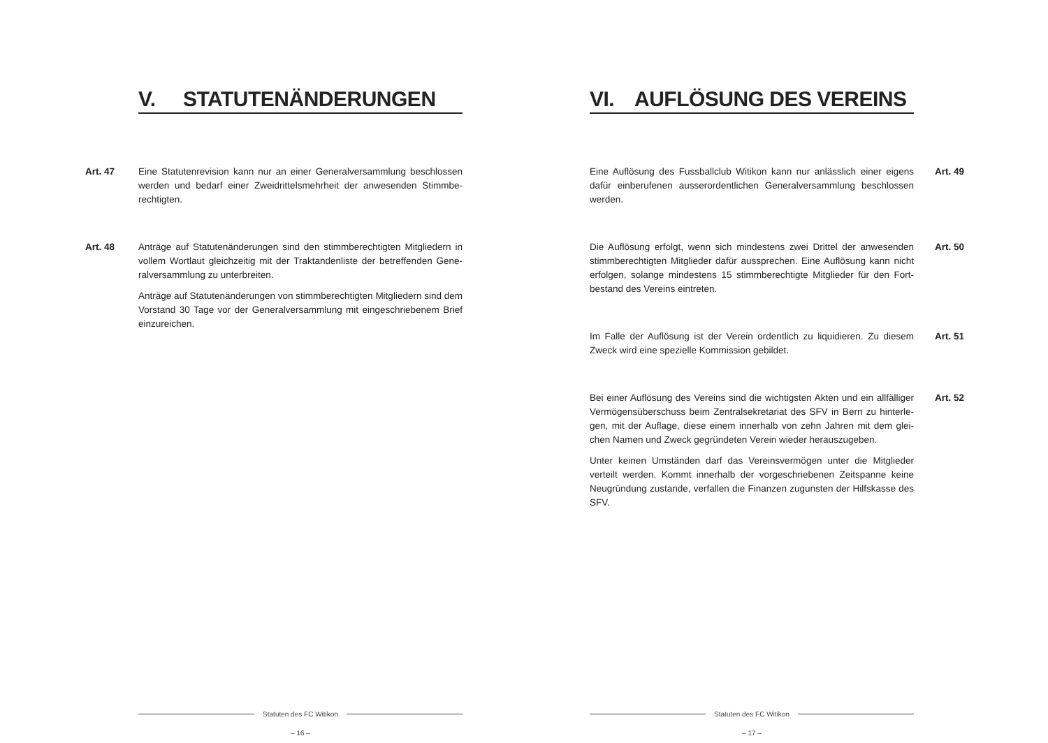V. STATUTENÄNDERUNGEN
Art. 47 Eine Statutenrevision kann nur an einer Generalversammlung beschlossen werden und bedarf einer Zweidrittelsmehrheit der anwesenden Stimmbe­rechtigten.
Art. 48 Anträge auf Statutenänderungen sind den stimmberechtigten Mitgliedern in vollem Wortlaut gleichzeitig mit der Traktandenliste der betreffenden Gene­ralversammlung zu unterbreiten.
Anträge auf Statutenänderungen von stimmberechtigten Mitgliedern sind dem Vorstand 30 Tage vor der Generalversammlung mit eingeschriebenem Brief einzureichen.
Statuten des FC Witikon
– 16 –
VI. AUFLÖSUNG DES VEREINS
Eine Auflösung des Fussballclub Witikon kann nur anlässlich einer eigens dafür einberufenen ausserordentlichen Generalversammlung beschlossen werden.
Art. 49
Die Auflösung erfolgt, wenn sich mindestens zwei Drittel der anwesenden stimmberechtigten Mitglieder dafür aussprechen. Eine Auflösung kann nicht erfolgen, solange mindestens 15 stimmberechtigte Mitglieder für den Fort­bestand des Vereins eintreten.
Art. 50
Im Falle der Auflösung ist der Verein ordentlich zu liquidieren. Zu diesem Zweck wird eine spezielle Kommission gebildet.
Art. 51
Bei einer Auflösung des Vereins sind die wichtigsten Akten und ein allfälliger Vermögensüberschuss beim Zentralsekretariat des SFV in Bern zu hinterle­gen, mit der Auflage, diese einem innerhalb von zehn Jahren mit dem glei­chen Namen und Zweck gegründeten Verein wieder herauszugeben.
Unter keinen Umständen darf das Vereinsvermögen unter die Mitglieder verteilt werden. Kommt innerhalb der vorgeschriebenen Zeitspanne keine Neugründung zustande, verfallen die Finanzen zugunsten der Hilfskasse des SFV.
Art. 52
Statuten des FC Witikon
– 17 –